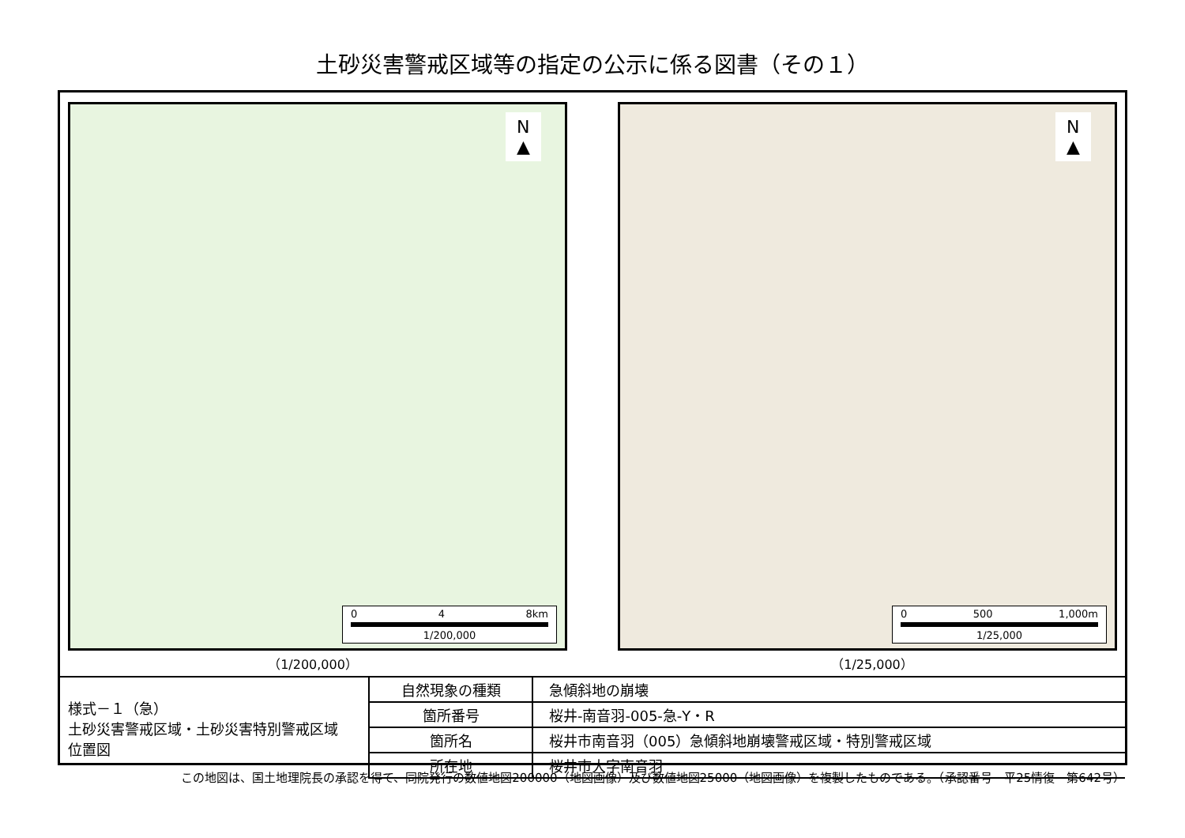土砂災害警戒区域等の指定の公示に係る図書（その１）
N
▲
0 4 8km
1/200,000
N
▲
0 500 1,000m
1/25,000
（1/200,000） （1/25,000）
| 様式－１（急） 土砂災害警戒区域・土砂災害特別警戒区域 位置図 | 自然現象の種類 | 急傾斜地の崩壊 |
| | 箇所番号 | 桜井‐南音羽‐005‐急‐Y・R |
| | 箇所名 | 桜井市南音羽（005）急傾斜地崩壊警戒区域・特別警戒区域 |
| | 所在地 | 桜井市大字南音羽 |
この地図は、国土地理院長の承認を得て、同院発行の数値地図200000（地図画像）及び数値地図25000（地図画像）を複製したものである。（承認番号　平25情復　第642号）